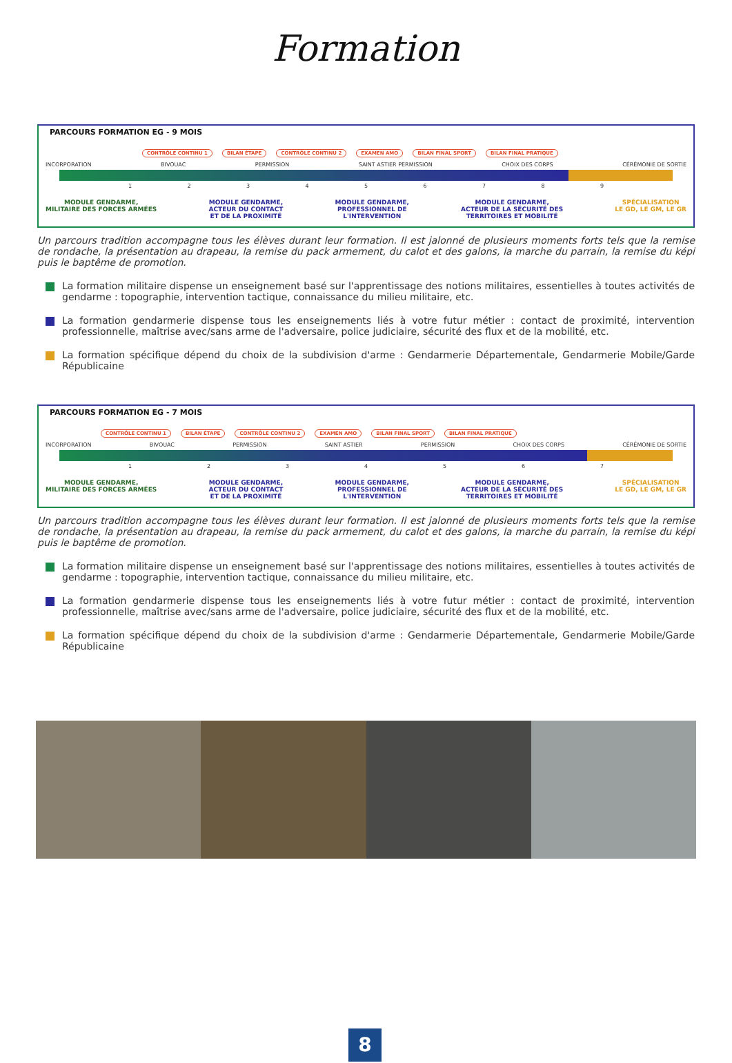Formation
PARCOURS FORMATION EG - 9 MOIS
CONTRÔLE CONTINU 1 BILAN ÉTAPE CONTRÔLE CONTINU 2 EXAMEN AMO BILAN FINAL SPORT BILAN FINAL PRATIQUE
INCORPORATION BIVOUAC PERMISSION SAINT ASTIER PERMISSION CHOIX DES CORPS CÉRÉMONIE DE SORTIE
1 2 3 4 5 6 7 8 9
MODULE GENDARME,
MILITAIRE DES FORCES ARMÉES
MODULE GENDARME,
ACTEUR DU CONTACT
ET DE LA PROXIMITÉ
MODULE GENDARME,
PROFESSIONNEL DE
L'INTERVENTION
MODULE GENDARME,
ACTEUR DE LA SÉCURITÉ DES
TERRITOIRES ET MOBILITÉ
SPÉCIALISATION
LE GD, LE GM, LE GR
Un parcours tradition accompagne tous les élèves durant leur formation. Il est jalonné de plusieurs moments forts tels que la remise de rondache, la présentation au drapeau, la remise du pack armement, du calot et des galons, la marche du parrain, la remise du képi puis le baptême de promotion.
La formation militaire dispense un enseignement basé sur l'apprentissage des notions militaires, essentielles à toutes activités de gendarme : topographie, intervention tactique, connaissance du milieu militaire, etc.
La formation gendarmerie dispense tous les enseignements liés à votre futur métier : contact de proximité, intervention professionnelle, maîtrise avec/sans arme de l'adversaire, police judiciaire, sécurité des flux et de la mobilité, etc.
La formation spécifique dépend du choix de la subdivision d'arme : Gendarmerie Départementale, Gendarmerie Mobile/Garde Républicaine
PARCOURS FORMATION EG - 7 MOIS
CONTRÔLE CONTINU 1 BILAN ÉTAPE CONTRÔLE CONTINU 2 EXAMEN AMO BILAN FINAL SPORT BILAN FINAL PRATIQUE
INCORPORATION BIVOUAC PERMISSION SAINT ASTIER PERMISSION CHOIX DES CORPS CÉRÉMONIE DE SORTIE
1 2 3 4 5 6 7
MODULE GENDARME,
MILITAIRE DES FORCES ARMÉES
MODULE GENDARME,
ACTEUR DU CONTACT
ET DE LA PROXIMITÉ
MODULE GENDARME,
PROFESSIONNEL DE
L'INTERVENTION
MODULE GENDARME,
ACTEUR DE LA SÉCURITÉ DES
TERRITOIRES ET MOBILITÉ
SPÉCIALISATION
LE GD, LE GM, LE GR
Un parcours tradition accompagne tous les élèves durant leur formation. Il est jalonné de plusieurs moments forts tels que la remise de rondache, la présentation au drapeau, la remise du pack armement, du calot et des galons, la marche du parrain, la remise du képi puis le baptême de promotion.
La formation militaire dispense un enseignement basé sur l'apprentissage des notions militaires, essentielles à toutes activités de gendarme : topographie, intervention tactique, connaissance du milieu militaire, etc.
La formation gendarmerie dispense tous les enseignements liés à votre futur métier : contact de proximité, intervention professionnelle, maîtrise avec/sans arme de l'adversaire, police judiciaire, sécurité des flux et de la mobilité, etc.
La formation spécifique dépend du choix de la subdivision d'arme : Gendarmerie Départementale, Gendarmerie Mobile/Garde Républicaine
8